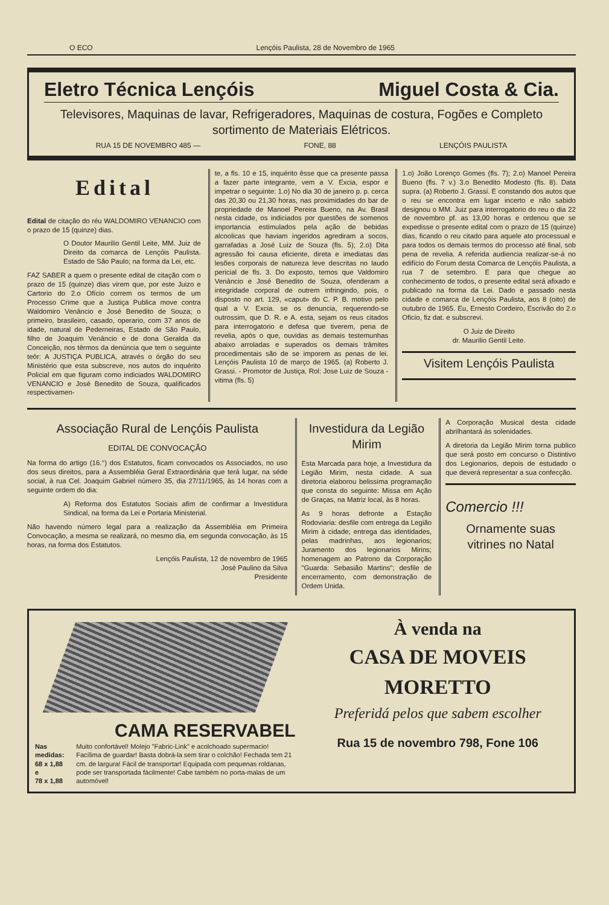O ECO Lençóis Paulista, 28 de Novembro de 1965
Eletro Técnica Lençóis Miguel Costa & Cia.
Televisores, Maquinas de lavar, Refrigeradores, Maquinas de costura, Fogões e Completo sortimento de Materiais Elétricos.
RUA 15 DE NOVEMBRO 485 — FONE, 88 LENÇÓIS PAULISTA
Edital
Edital de citação do réu WALDOMIRO VENANCIO com o prazo de 15 (quinze) dias.
O Doutor Maurilio Gentil Leite, MM. Juiz de Direito da comarca de Lençóis Paulista. Estado de São Paulo; na forma da Lei, etc.
FAZ SABER a quem o presente edital de citação com o prazo de 15 (quinze) dias virem que, por este Juizo e Cartorio do 2.o Ofício correm os termos de um Processo Crime que a Justiça Publica move contra Waldomiro Venâncio e José Benedito de Souza; o primeiro, brasileiro, casado, operario, com 37 anos de idade, natural de Pederneiras, Estado de São Paulo, filho de Joaquim Venâncio e de dona Geralda da Conceição, nos têrmos da denúncia que tem o seguinte teôr: A JUSTIÇA PUBLICA, através o órgão do seu Ministério que esta subscreve, nos autos do inquérito Policial em que figuram como indiciados WALDOMIRO VENANCIO e José Benedito de Souza, qualificados respectivamen-
te, a fls. 10 e 15, inquérito êsse que ca presente passa a fazer parte integrante, vem a V. Excia, espor e impetrar o seguinte: 1.o) No dia 30 de janeiro p. p. cerca das 20,30 ou 21,30 horas, nas proximidades do bar de propriedade de Manoel Pereira Bueno, na Av. Brasil nesta cidade, os indiciados por questões de somenos importancia estimulados pela ação de bebidas alcoolicas que haviam ingeridos agrediram a socos, garrafadas a José Luiz de Souza (fls. 5); 2.o) Dita agressão foi causa eficiente, direta e imediatas das lesões corporais de natureza leve descritas no laudo pericial de fls. 3. Do exposto, temos que Valdomiro Venâncio e José Benedito de Souza, ofenderam a integridade corporal de outrem infringindo, pois, o disposto no art. 129, «caput» do C. P. B. motivo pelo qual a V. Excia. se os denuncia, requerendo-se outrossim, que D. R. e A. esta, sejam os reus citados para interrogatorio e defesa que tiverem, pena de revelia, após o que, ouvidas as demais testemunhas abaixo arroladas e superados os demais trâmites procedimentais são de se imporem as penas de lei. Lençóis Paulista 10 de março de 1965. (a) Roberto J. Grassi. - Promotor de Justiça. Rol: Jose Luiz de Souza - vitima (fls. 5)
1.o) João Lorenço Gomes (fls. 7); 2.o) Manoel Pereira Bueno (fls. 7 v.) 3.o Benedito Modesto (fls. 8). Data supra. (a) Roberto J. Grassi. E constando dos autos que o reu se encontra em lugar incerto e não sabido designou o MM. Juiz para interrogatorio do reu o dia 22 de novembro pf. as 13,00 horas e ordenou que se expedisse o presente edital com o prazo de 15 (quinze) dias, ficando o reu citado para aquele ato processual e para todos os demais termos do processo até final, sob pena de revelia. A referida audiencia realizar-se-á no edifício do Forum desta Comarca de Lençóis Paulista, a rua 7 de setembro. E para que chegue ao conhecimento de todos, o presente edital será afixado e publicado na forma da Lei. Dado e passado nesta cidade e comarca de Lençóis Paulista, aos 8 (oito) de outubro de 1965. Eu, Ernesto Cordeiro, Escrivão do 2.o Oficio, fiz dat. e subscrevi.
O Juiz de Direito
dr. Maurilio Gentil Leite.
Visitem Lençóis Paulista
Associação Rural de Lençóis Paulista
EDITAL DE CONVOCAÇÃO
Na forma do artigo (16.°) dos Estatutos, ficam convocados os Associados, no uso dos seus direitos, para a Assembléia Geral Extraordinária que terá lugar, na séde social, à rua Cel. Joaquim Gabriel número 35, dia 27/11/1965, às 14 horas com a seguinte ordem do dia:
A) Reforma dos Estatutos Sociais afim de confirmar a Investidura Sindical, na forma da Lei e Portaria Ministerial.
Não havendo número legal para a realização da Assembléia em Primeira Convocação, a mesma se realizará, no mesmo dia, em segunda convocação, às 15 horas, na forma dos Estatutos.
Lençóis Paulista, 12 de novembro de 1965
José Paulino da Silva
Presidente
Investidura da Legião Mirim
Esta Marcada para hoje, a Investidura da Legião Mirim, nesta cidade. A sua diretoria elaborou belissima programação que consta do seguinte: Missa em Ação de Graças, na Matriz local, às 8 horas.
As 9 horas defronte a Estação Rodoviaria: desfile com entrega da Legião Mirim à cidade; entrega das identidades, pelas madrinhas, aos legionarios; Juramento dos legionarios Mirins; homenagem ao Patrono da Corporação "Guarda: Sebasião Martins"; desfile de encerramento, com demonstração de Ordem Unida.
A Corporação Musical desta cidade abrilhantará às solenidades.
A diretoria da Legião Mirim torna publico que será posto em concurso o Distintivo dos Legionarios, depois de estudado o que deverá representar a sua confecção.
Comercio !!!
Ornamente suas vitrines no Natal
CAMA RESERVABEL
Nas medidas:
68 x 1,88 e
78 x 1,88 Muito confortável! Molejo "Fabric-Link" e acolchoado supermacio! Facílima de guardar! Basta dobrá-la sem tirar o colchão! Fechada tem 21 cm. de largura! Fácil de transportar! Equipada com pequenas roldanas, pode ser transportada fàcilmente! Cabe também no porta-malas de um automóvel!
À venda na
CASA DE MOVEIS
MORETTO
Preferidá pelos que sabem escolher
Rua 15 de novembro 798, Fone 106